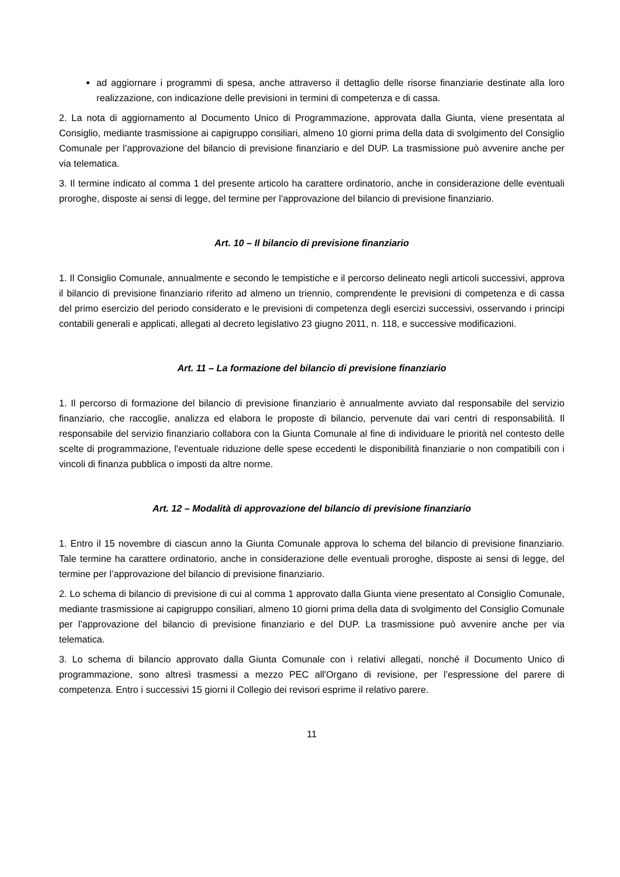ad aggiornare i programmi di spesa, anche attraverso il dettaglio delle risorse finanziarie destinate alla loro realizzazione, con indicazione delle previsioni in termini di competenza e di cassa.
2. La nota di aggiornamento al Documento Unico di Programmazione, approvata dalla Giunta, viene presentata al Consiglio, mediante trasmissione ai capigruppo consiliari, almeno 10 giorni prima della data di svolgimento del Consiglio Comunale per l’approvazione del bilancio di previsione finanziario e del DUP. La trasmissione può avvenire anche per via telematica.
3. Il termine indicato al comma 1 del presente articolo ha carattere ordinatorio, anche in considerazione delle eventuali proroghe, disposte ai sensi di legge, del termine per l’approvazione del bilancio di previsione finanziario.
Art. 10 – Il bilancio di previsione finanziario
1. Il Consiglio Comunale, annualmente e secondo le tempistiche e il percorso delineato negli articoli successivi, approva il bilancio di previsione finanziario riferito ad almeno un triennio, comprendente le previsioni di competenza e di cassa del primo esercizio del periodo considerato e le previsioni di competenza degli esercizi successivi, osservando i principi contabili generali e applicati, allegati al decreto legislativo 23 giugno 2011, n. 118, e successive modificazioni.
Art. 11 – La formazione del bilancio di previsione finanziario
1. Il percorso di formazione del bilancio di previsione finanziario è annualmente avviato dal responsabile del servizio finanziario, che raccoglie, analizza ed elabora le proposte di bilancio, pervenute dai vari centri di responsabilità. Il responsabile del servizio finanziario collabora con la Giunta Comunale al fine di individuare le priorità nel contesto delle scelte di programmazione, l'eventuale riduzione delle spese eccedenti le disponibilità finanziarie o non compatibili con i vincoli di finanza pubblica o imposti da altre norme.
Art. 12 – Modalità di approvazione del bilancio di previsione finanziario
1. Entro il 15 novembre di ciascun anno la Giunta Comunale approva lo schema del bilancio di previsione finanziario. Tale termine ha carattere ordinatorio, anche in considerazione delle eventuali proroghe, disposte ai sensi di legge, del termine per l’approvazione del bilancio di previsione finanziario.
2. Lo schema di bilancio di previsione di cui al comma 1 approvato dalla Giunta viene presentato al Consiglio Comunale, mediante trasmissione ai capigruppo consiliari, almeno 10 giorni prima della data di svolgimento del Consiglio Comunale per l’approvazione del bilancio di previsione finanziario e del DUP. La trasmissione può avvenire anche per via telematica.
3. Lo schema di bilancio approvato dalla Giunta Comunale con i relativi allegati, nonché il Documento Unico di programmazione, sono altresì trasmessi a mezzo PEC all'Organo di revisione, per l’espressione del parere di competenza. Entro i successivi 15 giorni il Collegio dei revisori esprime il relativo parere.
11